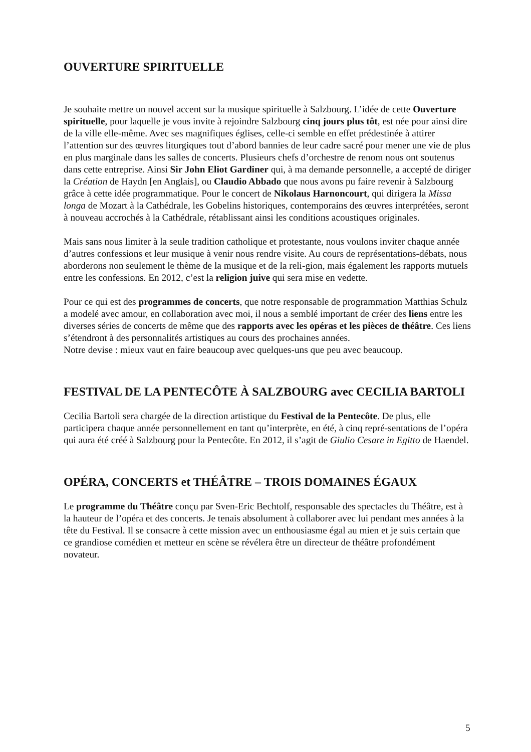OUVERTURE SPIRITUELLE
Je souhaite mettre un nouvel accent sur la musique spirituelle à Salzbourg. L’idée de cette Ouverture spirituelle, pour laquelle je vous invite à rejoindre Salzbourg cinq jours plus tôt, est née pour ainsi dire de la ville elle-même. Avec ses magnifiques églises, celle-ci semble en effet prédestinée à attirer l’attention sur des œuvres liturgiques tout d’abord bannies de leur cadre sacré pour mener une vie de plus en plus marginale dans les salles de concerts. Plusieurs chefs d’orchestre de renom nous ont soutenus dans cette entreprise. Ainsi Sir John Eliot Gardiner qui, à ma demande personnelle, a accepté de diriger la Création de Haydn [en Anglais], ou Claudio Abbado que nous avons pu faire revenir à Salzbourg grâce à cette idée programmatique. Pour le concert de Nikolaus Harnoncourt, qui dirigera la Missa longa de Mozart à la Cathédrale, les Gobelins historiques, contemporains des œuvres interprétées, seront à nouveau accrochés à la Cathédrale, rétablissant ainsi les conditions acoustiques originales.
Mais sans nous limiter à la seule tradition catholique et protestante, nous voulons inviter chaque année d’autres confessions et leur musique à venir nous rendre visite. Au cours de représentations-débats, nous aborderons non seulement le thème de la musique et de la reli-gion, mais également les rapports mutuels entre les confessions. En 2012, c’est la religion juive qui sera mise en vedette.
Pour ce qui est des programmes de concerts, que notre responsable de programmation Matthias Schulz a modelé avec amour, en collaboration avec moi, il nous a semblé important de créer des liens entre les diverses séries de concerts de même que des rapports avec les opéras et les pièces de théâtre. Ces liens s’étendront à des personnalités artistiques au cours des prochaines années.
Notre devise : mieux vaut en faire beaucoup avec quelques-uns que peu avec beaucoup.
FESTIVAL DE LA PENTECÔTE À SALZBOURG avec CECILIA BARTOLI
Cecilia Bartoli sera chargée de la direction artistique du Festival de la Pentecôte. De plus, elle participera chaque année personnellement en tant qu’interprète, en été, à cinq repré-sentations de l’opéra qui aura été créé à Salzbourg pour la Pentecôte. En 2012, il s’agit de Giulio Cesare in Egitto de Haendel.
OPÉRA, CONCERTS et THÉÂTRE – TROIS DOMAINES ÉGAUX
Le programme du Théâtre conçu par Sven-Eric Bechtolf, responsable des spectacles du Théâtre, est à la hauteur de l’opéra et des concerts. Je tenais absolument à collaborer avec lui pendant mes années à la tête du Festival. Il se consacre à cette mission avec un enthousiasme égal au mien et je suis certain que ce grandiose comédien et metteur en scène se révélera être un directeur de théâtre profondément novateur.
5